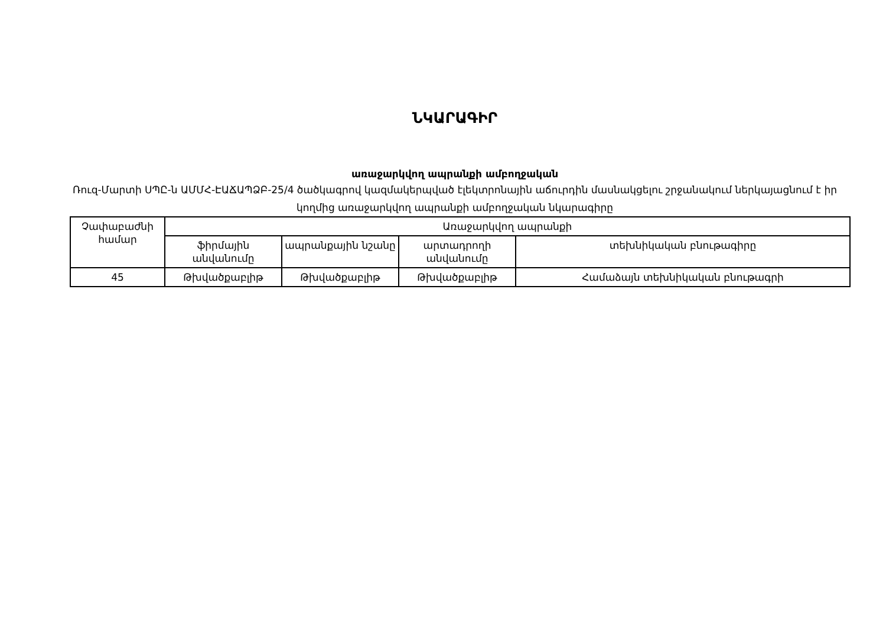ՆԿԱՐԱԳԻՐ
առաջարկվող ապրանքի ամբողջական
Ռուզ-Մարտի ՍՊԸ-ն ԱՄՄՀ-ԷԱՃԱՊՁԲ-25/4 ծածկագրով կազմակերպված էլեկտրոնային աճուրդին մասնակցելու շրջանակում ներկայացնում է իր կողմից առաջարկվող ապրանքի ամբողջական նկարագիրը
| Չափաբաժնի համար | Առաջարկվող ապրանքի | | | |
| --- | --- | --- | --- | --- |
| | ֆիրմային անվանումը | ապրանքային նշանը | արտադրողի անվանումը | տեխնիկական բնութագիրը |
| 45 | Թխվածքաբլիթ | Թխվածքաբլիթ | Թխվածքաբլիթ | Համաձայն տեխնիկական բնութագրի |